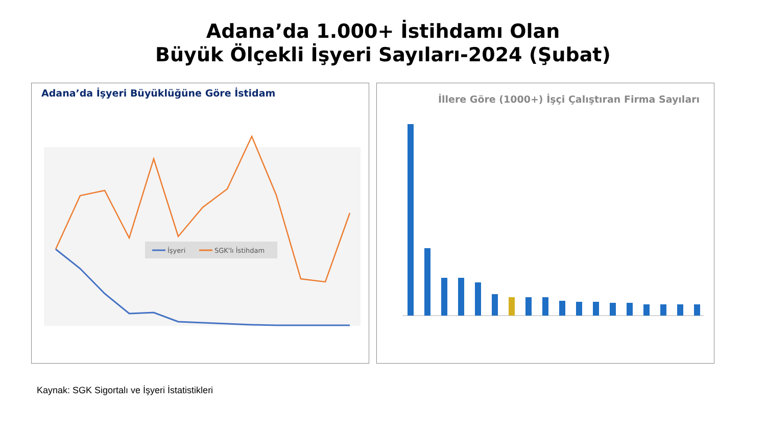Adana’da 1.000+ İstihdamı Olan
Büyük Ölçekli İşyeri Sayıları-2024 (Şubat)
İşyeri
SGK'lı İstihdam
Adana’da İşyeri Büyüklüğüne Göre İstidam
İllere Göre (1000+) İşçi Çalıştıran Firma Sayıları
Kaynak: SGK Sigortalı ve İşyeri İstatistikleri